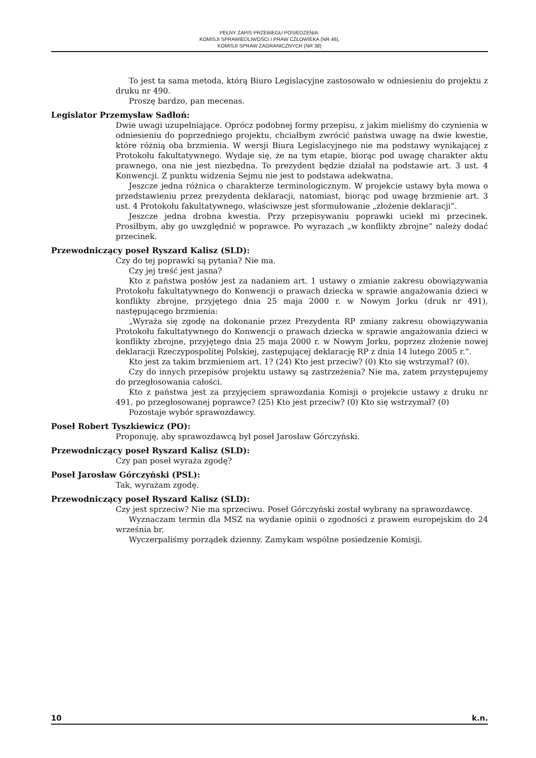PEŁNY ZAPIS PRZEBIEGU POSIEDZENIA:
KOMISJI SPRAWIEDLIWOŚCI I PRAW CZŁOWIEKA (NR 46),
KOMISJI SPRAW ZAGRANICZNYCH (NR 38)
To jest ta sama metoda, którą Biuro Legislacyjne zastosowało w odniesieniu do projektu z druku nr 490.
Proszę bardzo, pan mecenas.
Legislator Przemysław Sadłoń:
Dwie uwagi uzupełniające. Oprócz podobnej formy przepisu, z jakim mieliśmy do czynienia w odniesieniu do poprzedniego projektu, chciałbym zwrócić państwa uwagę na dwie kwestie, które różnią oba brzmienia. W wersji Biura Legislacyjnego nie ma podstawy wynikającej z Protokołu fakultatywnego. Wydaje się, że na tym etapie, biorąc pod uwagę charakter aktu prawnego, ona nie jest niezbędna. To prezydent będzie działał na podstawie art. 3 ust. 4 Konwencji. Z punktu widzenia Sejmu nie jest to podstawa adekwatna.
Jeszcze jedna różnica o charakterze terminologicznym. W projekcie ustawy była mowa o przedstawieniu przez prezydenta deklaracji, natomiast, biorąc pod uwagę brzmienie art. 3 ust. 4 Protokołu fakultatywnego, właściwsze jest sformułowanie „złożenie deklaracji”.
Jeszcze jedna drobna kwestia. Przy przepisywaniu poprawki uciekł mi przecinek. Prosiłbym, aby go uwzględnić w poprawce. Po wyrazach „w konflikty zbrojne” należy dodać przecinek.
Przewodniczący poseł Ryszard Kalisz (SLD):
Czy do tej poprawki są pytania? Nie ma.
Czy jej treść jest jasna?
Kto z państwa posłów jest za nadaniem art. 1 ustawy o zmianie zakresu obowiązywania Protokołu fakultatywnego do Konwencji o prawach dziecka w sprawie angażowania dzieci w konflikty zbrojne, przyjętego dnia 25 maja 2000 r. w Nowym Jorku (druk nr 491), następującego brzmienia:
„Wyraża się zgodę na dokonanie przez Prezydenta RP zmiany zakresu obowiązywania Protokołu fakultatywnego do Konwencji o prawach dziecka w sprawie angażowania dzieci w konflikty zbrojne, przyjętego dnia 25 maja 2000 r. w Nowym Jorku, poprzez złożenie nowej deklaracji Rzeczypospolitej Polskiej, zastępującej deklarację RP z dnia 14 lutego 2005 r.”.
Kto jest za takim brzmieniem art. 1? (24) Kto jest przeciw? (0) Kto się wstrzymał? (0).
Czy do innych przepisów projektu ustawy są zastrzeżenia? Nie ma, zatem przystępujemy do przegłosowania całości.
Kto z państwa jest za przyjęciem sprawozdania Komisji o projekcie ustawy z druku nr 491, po przegłosowanej poprawce? (25) Kto jest przeciw? (0) Kto się wstrzymał? (0)
Pozostaje wybór sprawozdawcy.
Poseł Robert Tyszkiewicz (PO):
Proponuję, aby sprawozdawcą był poseł Jarosław Górczyński.
Przewodniczący poseł Ryszard Kalisz (SLD):
Czy pan poseł wyraża zgodę?
Poseł Jarosław Górczyński (PSL):
Tak, wyrażam zgodę.
Przewodniczący poseł Ryszard Kalisz (SLD):
Czy jest sprzeciw? Nie ma sprzeciwu. Poseł Górczyński został wybrany na sprawozdawcę.
Wyznaczam termin dla MSZ na wydanie opinii o zgodności z prawem europejskim do 24 września br.
Wyczerpaliśmy porządek dzienny. Zamykam wspólne posiedzenie Komisji.
10 k.n.